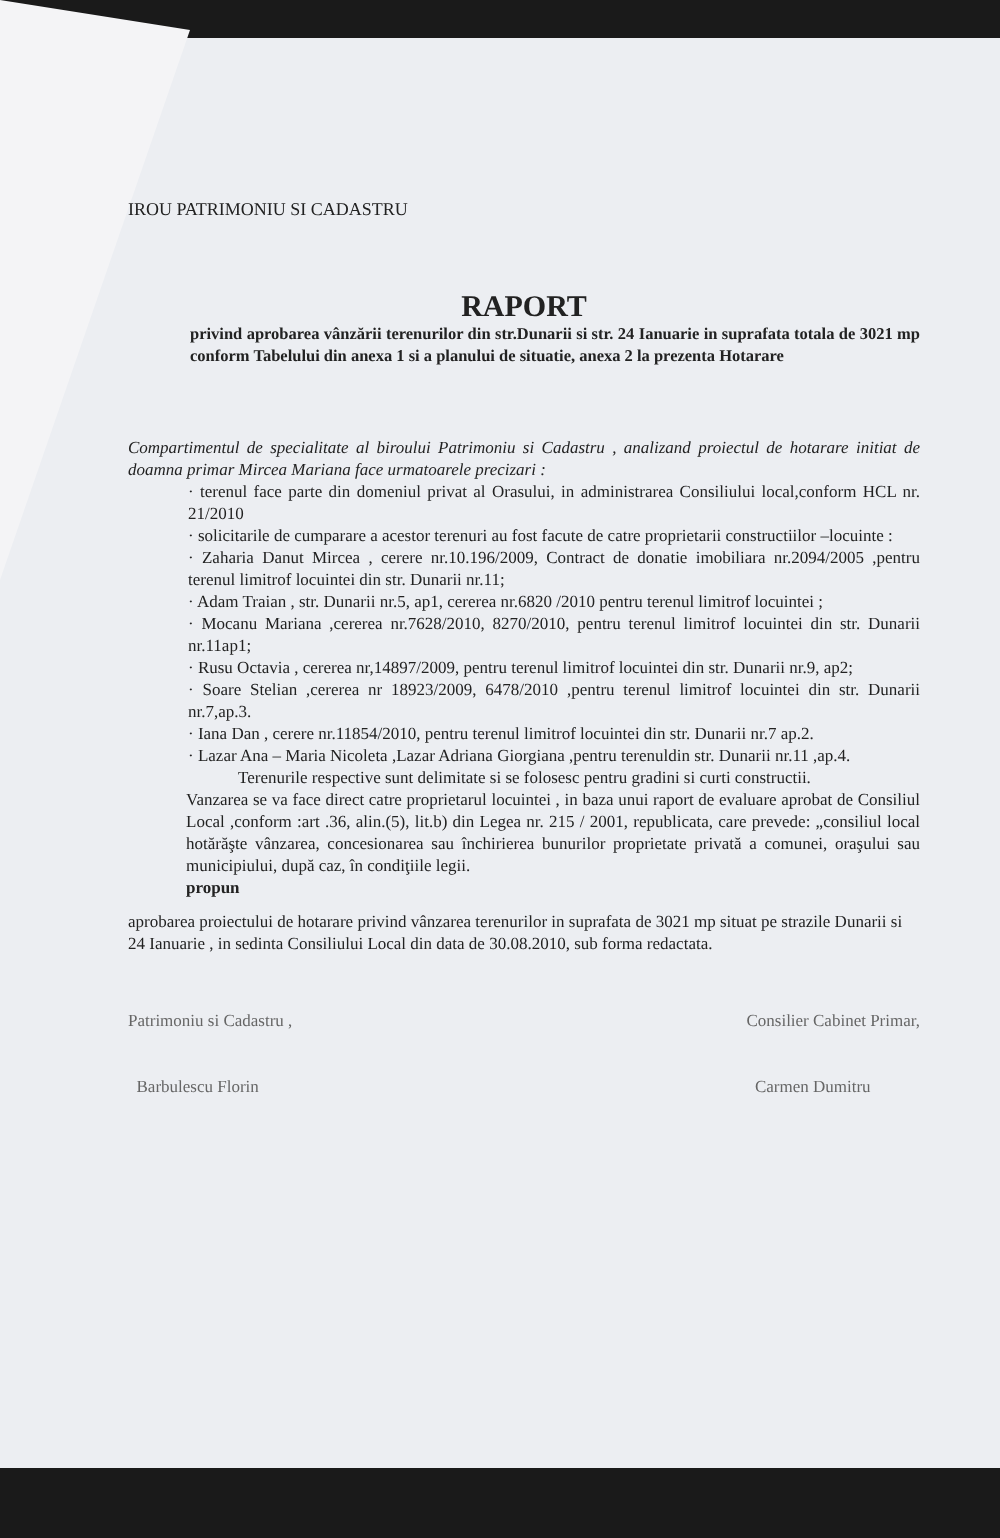IROU PATRIMONIU SI CADASTRU
RAPORT
privind aprobarea vânzării terenurilor din str.Dunarii si str. 24 Ianuarie in suprafata totala de 3021 mp conform Tabelului din anexa 1 si a planului de situatie, anexa 2 la prezenta Hotarare
Compartimentul de specialitate al biroului Patrimoniu si Cadastru , analizand proiectul de hotarare initiat de doamna primar Mircea Mariana face urmatoarele precizari :
· terenul face parte din domeniul privat al Orasului, in administrarea Consiliului local,conform HCL nr. 21/2010
· solicitarile de cumparare a acestor terenuri au fost facute de catre proprietarii constructiilor –locuinte :
· Zaharia Danut Mircea , cerere nr.10.196/2009, Contract de donatie imobiliara nr.2094/2005 ,pentru terenul limitrof locuintei din str. Dunarii nr.11;
· Adam Traian , str. Dunarii nr.5, ap1, cererea nr.6820 /2010 pentru terenul limitrof locuintei ;
· Mocanu Mariana ,cererea nr.7628/2010, 8270/2010, pentru terenul limitrof locuintei din str. Dunarii nr.11ap1;
· Rusu Octavia , cererea nr,14897/2009, pentru terenul limitrof locuintei din str. Dunarii nr.9, ap2;
· Soare Stelian ,cererea nr 18923/2009, 6478/2010 ,pentru terenul limitrof locuintei din str. Dunarii nr.7,ap.3.
· Iana Dan , cerere nr.11854/2010, pentru terenul limitrof locuintei din str. Dunarii nr.7 ap.2.
· Lazar Ana – Maria Nicoleta ,Lazar Adriana Giorgiana ,pentru terenuldin str. Dunarii nr.11 ,ap.4.
Terenurile respective sunt delimitate si se folosesc pentru gradini si curti constructii.
Vanzarea se va face direct catre proprietarul locuintei , in baza unui raport de evaluare aprobat de Consiliul Local ,conform :art .36, alin.(5), lit.b) din Legea nr. 215 / 2001, republicata, care prevede: „consiliul local hotărăşte vânzarea, concesionarea sau închirierea bunurilor proprietate privată a comunei, oraşului sau municipiului, după caz, în condiţiile legii.
propun
aprobarea proiectului de hotarare privind vânzarea terenurilor in suprafata de 3021 mp situat pe strazile Dunarii si 24 Ianuarie , in sedinta Consiliului Local din data de 30.08.2010, sub forma redactata.
Patrimoniu si Cadastru ,
Barbulescu Florin
Consilier Cabinet Primar,
Carmen Dumitru